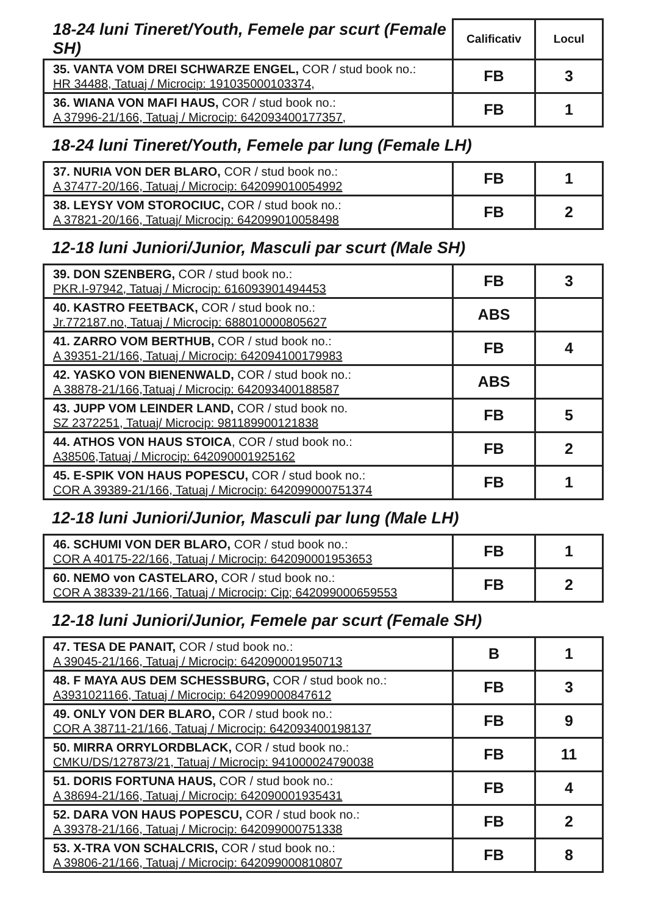| 18-24 luni Tineret/Youth, Femele par scurt (Female SH) | Calificativ | Locul |
| --- | --- | --- |
| 35. VANTA VOM DREI SCHWARZE ENGEL, COR / stud book no.: HR 34488, Tatuaj / Microcip: 191035000103374, | FB | 3 |
| 36. WIANA VON MAFI HAUS, COR / stud book no.: A 37996-21/166, Tatuaj / Microcip: 642093400177357, | FB | 1 |
18-24 luni Tineret/Youth, Femele par lung (Female LH)
| 37. NURIA VON DER BLARO, COR / stud book no.: A 37477-20/166, Tatuaj / Microcip: 642099010054992 | FB | 1 |
| 38. LEYSY VOM STOROCIUC, COR / stud book no.: A 37821-20/166, Tatuaj/ Microcip: 642099010058498 | FB | 2 |
12-18 luni Juniori/Junior, Masculi par scurt (Male SH)
| 39. DON SZENBERG, COR / stud book no.: PKR.I-97942, Tatuaj / Microcip: 616093901494453 | FB | 3 |
| 40. KASTRO FEETBACK, COR / stud book no.: Jr.772187.no, Tatuaj / Microcip: 688010000805627 | ABS | |
| 41. ZARRO VOM BERTHUB, COR / stud book no.: A 39351-21/166, Tatuaj / Microcip: 642094100179983 | FB | 4 |
| 42. YASKO VON BIENENWALD, COR / stud book no.: A 38878-21/166,Tatuaj / Microcip: 642093400188587 | ABS | |
| 43. JUPP VOM LEINDER LAND, COR / stud book no. SZ 2372251, Tatuaj/ Microcip: 981189900121838 | FB | 5 |
| 44. ATHOS VON HAUS STOICA , COR / stud book no.: A38506,Tatuaj / Microcip: 642090001925162 | FB | 2 |
| 45. E-SPIK VON HAUS POPESCU, COR / stud book no.: COR A 39389-21/166, Tatuaj / Microcip: 642099000751374 | FB | 1 |
12-18 luni Juniori/Junior, Masculi par lung (Male LH)
| 46. SCHUMI VON DER BLARO, COR / stud book no.: COR A 40175-22/166, Tatuaj / Microcip: 642090001953653 | FB | 1 |
| 60. NEMO von CASTELARO, COR / stud book no.: COR A 38339-21/166, Tatuaj / Microcip: Cip; 642099000659553 | FB | 2 |
12-18 luni Juniori/Junior, Femele par scurt (Female SH)
| 47. TESA DE PANAIT, COR / stud book no.: A 39045-21/166, Tatuaj / Microcip: 642090001950713 | B | 1 |
| 48. F MAYA AUS DEM SCHESSBURG, COR / stud book no.: A3931021166, Tatuaj / Microcip: 642099000847612 | FB | 3 |
| 49. ONLY VON DER BLARO, COR / stud book no.: COR A 38711-21/166, Tatuaj / Microcip: 642093400198137 | FB | 9 |
| 50. MIRRA ORRYLORDBLACK, COR / stud book no.: CMKU/DS/127873/21, Tatuaj / Microcip: 941000024790038 | FB | 11 |
| 51. DORIS FORTUNA HAUS, COR / stud book no.: A 38694-21/166, Tatuaj / Microcip: 642090001935431 | FB | 4 |
| 52. DARA VON HAUS POPESCU, COR / stud book no.: A 39378-21/166, Tatuaj / Microcip: 642099000751338 | FB | 2 |
| 53. X-TRA VON SCHALCRIS, COR / stud book no.: A 39806-21/166, Tatuaj / Microcip: 642099000810807 | FB | 8 |